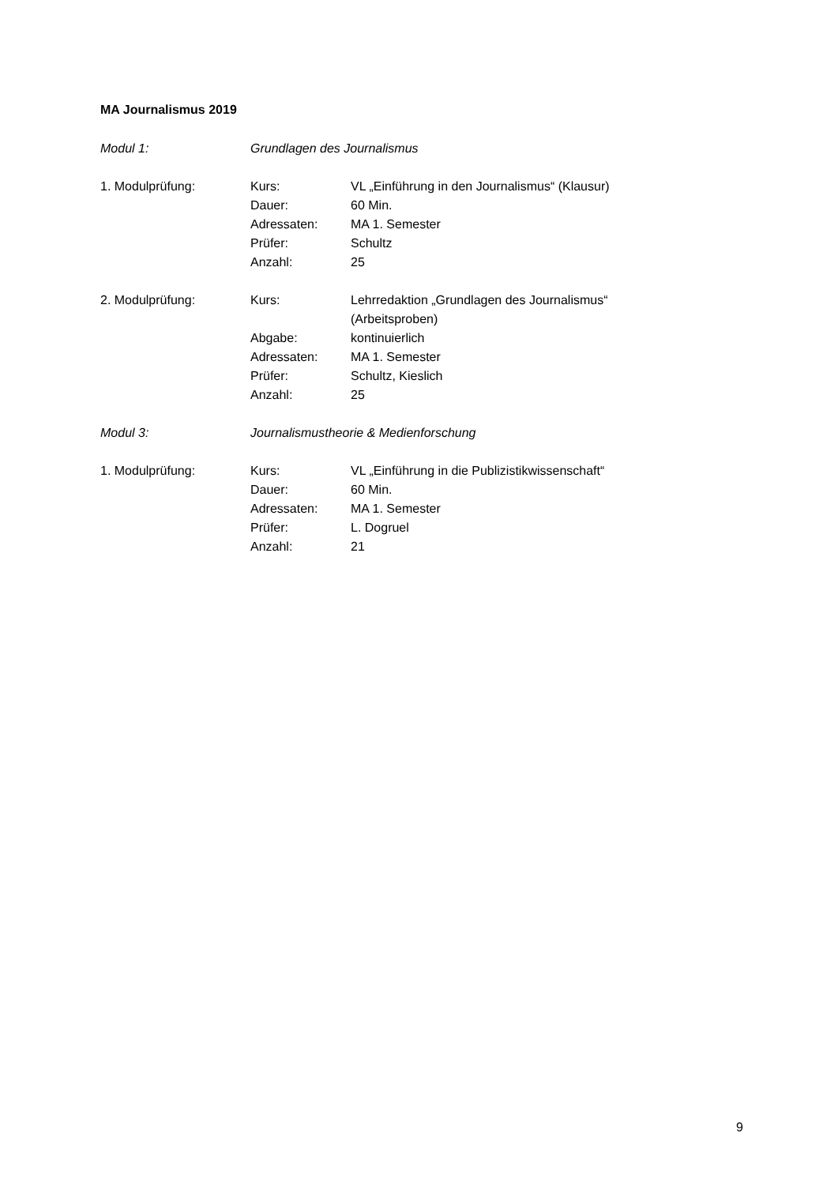MA Journalismus 2019
| Modul 1: | Grundlagen des Journalismus | |
| 1. Modulprüfung: | Kurs: | VL „Einführung in den Journalismus“ (Klausur) |
| | Dauer: | 60 Min. |
| | Adressaten: | MA 1. Semester |
| | Prüfer: | Schultz |
| | Anzahl: | 25 |
| 2. Modulprüfung: | Kurs: | Lehrredaktion „Grundlagen des Journalismus“ (Arbeitsproben) |
| | Abgabe: | kontinuierlich |
| | Adressaten: | MA 1. Semester |
| | Prüfer: | Schultz, Kieslich |
| | Anzahl: | 25 |
| Modul 3: | Journalismustheorie & Medienforschung | |
| 1. Modulprüfung: | Kurs: | VL „Einführung in die Publizistikwissenschaft“ |
| | Dauer: | 60 Min. |
| | Adressaten: | MA 1. Semester |
| | Prüfer: | L. Dogruel |
| | Anzahl: | 21 |
9